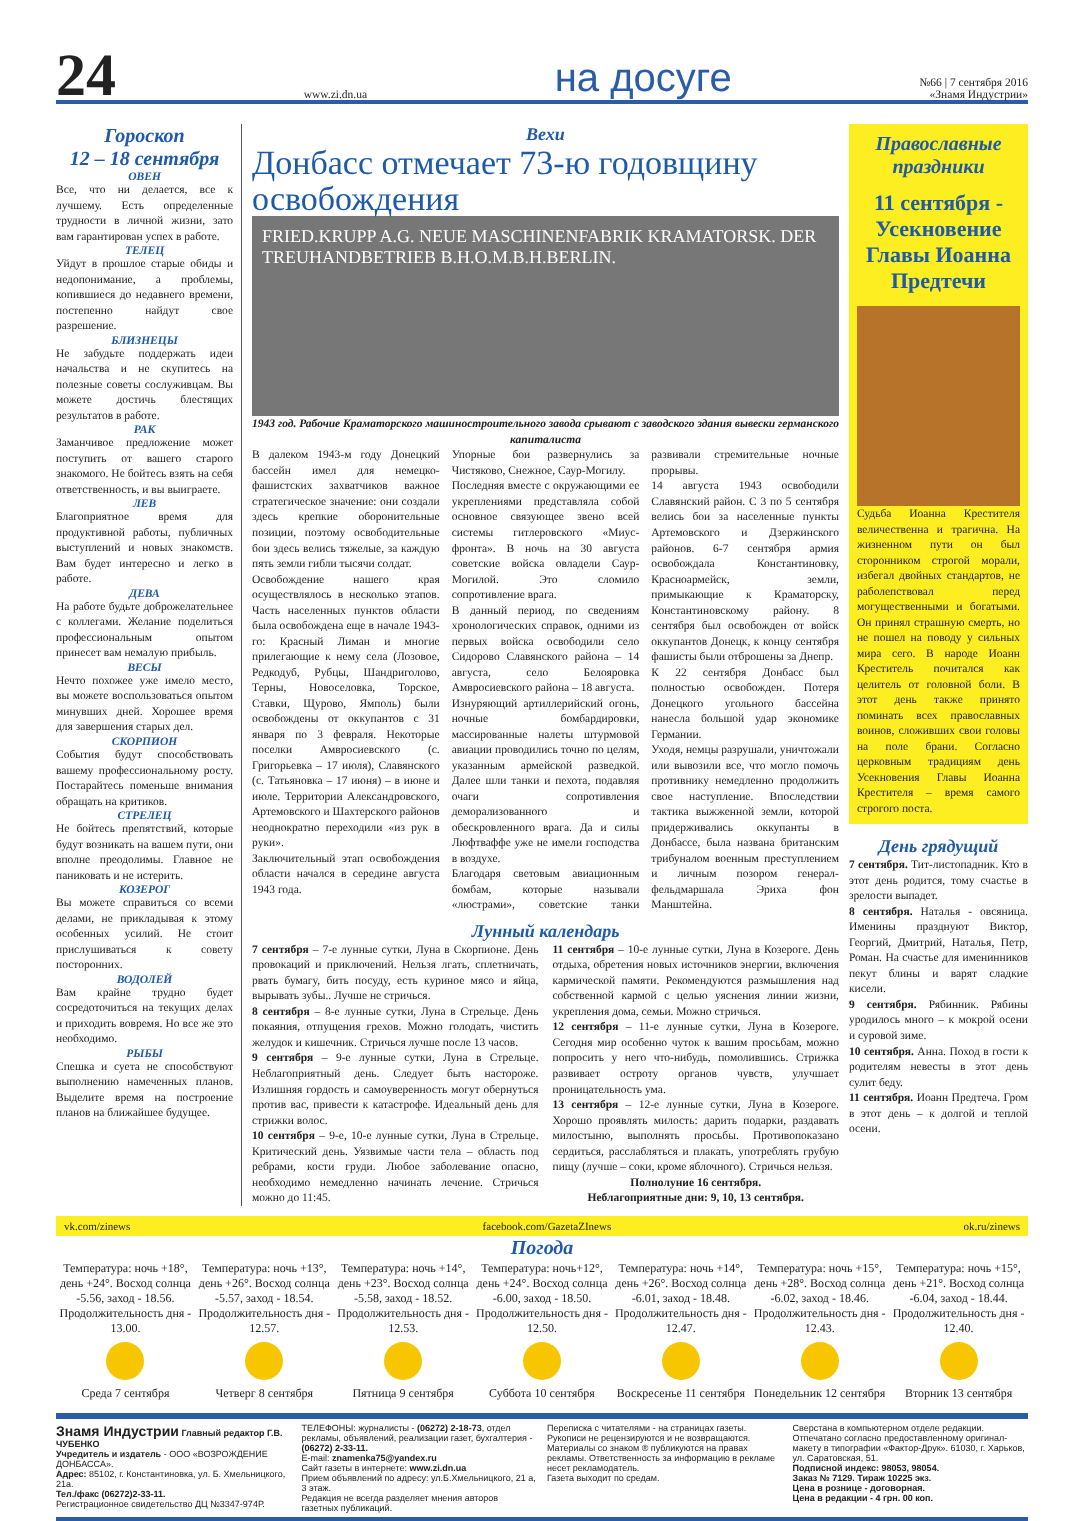24 www.zi.dn.ua на досуге №66 | 7 сентября 2016
«Знамя Индустрии»
Гороскоп
12 – 18 сентября
ОВЕН
Все, что ни делается, все к лучшему. Есть определенные трудности в личной жизни, зато вам гарантирован успех в работе.
ТЕЛЕЦ
Уйдут в прошлое старые обиды и недопонимание, а проблемы, копившиеся до недавнего времени, постепенно найдут свое разрешение.
БЛИЗНЕЦЫ
Не забудьте поддержать идеи начальства и не скупитесь на полезные советы сослуживцам. Вы можете достичь блестящих результатов в работе.
РАК
Заманчивое предложение может поступить от вашего старого знакомого. Не бойтесь взять на себя ответственность, и вы выиграете.
ЛЕВ
Благоприятное время для продуктивной работы, публичных выступлений и новых знакомств. Вам будет интересно и легко в работе.
ДЕВА
На работе будьте доброжелательнее с коллегами. Желание поделиться профессиональным опытом принесет вам немалую прибыль.
ВЕСЫ
Нечто похожее уже имело место, вы можете воспользоваться опытом минувших дней. Хорошее время для завершения старых дел.
СКОРПИОН
События будут способствовать вашему профессиональному росту. Постарайтесь поменьше внимания обращать на критиков.
СТРЕЛЕЦ
Не бойтесь препятствий, которые будут возникать на вашем пути, они вполне преодолимы. Главное не паниковать и не истерить.
КОЗЕРОГ
Вы можете справиться со всеми делами, не прикладывая к этому особенных усилий. Не стоит прислушиваться к совету посторонних.
ВОДОЛЕЙ
Вам крайне трудно будет сосредоточиться на текущих делах и приходить вовремя. Но все же это необходимо.
РЫБЫ
Спешка и суета не способствуют выполнению намеченных планов. Выделите время на построение планов на ближайшее будущее.
Вехи
Донбасс отмечает 73-ю годовщину освобождения
FRIED.KRUPP A.G. NEUE MASCHINENFABRIK KRAMATORSK. DER TREUHANDBETRIEB B.H.O.M.B.H.BERLIN.
1943 год. Рабочие Краматорского машиностроительного завода срывают с заводского здания вывески германского капиталиста
В далеком 1943-м году Донецкий бассейн имел для немецко-фашистских захватчиков важное стратегическое значение: они создали здесь крепкие оборонительные позиции, поэтому освободительные бои здесь велись тяжелые, за каждую пять земли гибли тысячи солдат.
Освобождение нашего края осуществлялось в несколько этапов. Часть населенных пунктов области была освобождена еще в начале 1943-го: Красный Лиман и многие прилегающие к нему села (Лозовое, Редкодуб, Рубцы, Шандриголово, Терны, Новоселовка, Торское, Ставки, Щурово, Ямполь) были освобождены от оккупантов с 31 января по 3 февраля. Некоторые поселки Амвросиевского (с. Григорьевка – 17 июля), Славянского (с. Татьяновка – 17 июня) – в июне и июле. Территории Александровского, Артемовского и Шахтерского районов неоднократно переходили «из рук в руки».
Заключительный этап освобождения области начался в середине августа 1943 года.
Упорные бои развернулись за Чистяково, Снежное, Саур-Могилу.
Последняя вместе с окружающими ее укреплениями представляла собой основное связующее звено всей системы гитлеровского «Миус-фронта». В ночь на 30 августа советские войска овладели Саур-Могилой. Это сломило сопротивление врага.
В данный период, по сведениям хронологических справок, одними из первых войска освободили село Сидорово Славянского района – 14 августа, село Белояровка Амвросиевского района – 18 августа.
Изнуряющий артиллерийский огонь, ночные бомбардировки, массированные налеты штурмовой авиации проводились точно по целям, указанным армейской разведкой. Далее шли танки и пехота, подавляя очаги сопротивления деморализованного и обескровленного врага. Да и силы Люфтваффе уже не имели господства в воздухе.
Благодаря световым авиационным бомбам, которые называли «люстрами», советские танки развивали стремительные ночные прорывы.
14 августа 1943 освободили Славянский район. С 3 по 5 сентября велись бои за населенные пункты Артемовского и Дзержинского районов. 6-7 сентября армия освобождала Константиновку, Красноармейск, земли, примыкающие к Краматорску, Константиновскому району. 8 сентября был освобожден от войск оккупантов Донецк, к концу сентября фашисты были отброшены за Днепр.
К 22 сентября Донбасс был полностью освобожден. Потеря Донецкого угольного бассейна нанесла большой удар экономике Германии.
Уходя, немцы разрушали, уничтожали или вывозили все, что могло помочь противнику немедленно продолжить свое наступление. Впоследствии тактика выжженной земли, которой придерживались оккупанты в Донбассе, была названа британским трибуналом военным преступлением и личным позором генерал-фельдмаршала Эриха фон Манштейна.
Лунный календарь
7 сентября – 7-е лунные сутки, Луна в Скорпионе. День провокаций и приключений. Нельзя лгать, сплетничать, рвать бумагу, бить посуду, есть куриное мясо и яйца, вырывать зубы.. Лучше не стричься.
8 сентября – 8-е лунные сутки, Луна в Стрельце. День покаяния, отпущения грехов. Можно голодать, чистить желудок и кишечник. Стричься лучше после 13 часов.
9 сентября – 9-е лунные сутки, Луна в Стрельце. Неблагоприятный день. Следует быть настороже. Излишняя гордость и самоуверенность могут обернуться против вас, привести к катастрофе. Идеальный день для стрижки волос.
10 сентября – 9-е, 10-е лунные сутки, Луна в Стрельце. Критический день. Уязвимые части тела – область под ребрами, кости груди. Любое заболевание опасно, необходимо немедленно начинать лечение. Стричься можно до 11:45.
11 сентября – 10-е лунные сутки, Луна в Козероге. День отдыха, обретения новых источников энергии, включения кармической памяти. Рекомендуются размышления над собственной кармой с целью уяснения линии жизни, укрепления дома, семьи. Можно стричься.
12 сентября – 11-е лунные сутки, Луна в Козероге. Сегодня мир особенно чуток к вашим просьбам, можно попросить у него что-нибудь, помолившись. Стрижка развивает остроту органов чувств, улучшает проницательность ума.
13 сентября – 12-е лунные сутки, Луна в Козероге. Хорошо проявлять милость: дарить подарки, раздавать милостыню, выполнять просьбы. Противопоказано сердиться, расслабляться и плакать, употреблять грубую пищу (лучше – соки, кроме яблочного). Стричься нельзя.
Полнолуние 16 сентября.
Неблагоприятные дни: 9, 10, 13 сентября.
Православные праздники
11 сентября - Усекновение Главы Иоанна Предтечи
Судьба Иоанна Крестителя величественна и трагична. На жизненном пути он был сторонником строгой морали, избегал двойных стандартов, не раболепствовал перед могущественными и богатыми. Он принял страшную смерть, но не пошел на поводу у сильных мира сего. В народе Иоанн Креститель почитался как целитель от головной боли. В этот день также принято поминать всех православных воинов, сложивших свои головы на поле брани. Согласно церковным традициям день Усекновения Главы Иоанна Крестителя – время самого строгого поста.
День грядущий
7 сентября. Тит-листопадник. Кто в этот день родится, тому счастье в зрелости выпадет.
8 сентября. Наталья - овсяница. Именины празднуют Виктор, Георгий, Дмитрий, Наталья, Петр, Роман. На счастье для именинников пекут блины и варят сладкие кисели.
9 сентября. Рябинник. Рябины уродилось много – к мокрой осени и суровой зиме.
10 сентября. Анна. Поход в гости к родителям невесты в этот день сулит беду.
11 сентября. Иоанн Предтеча. Гром в этот день – к долгой и теплой осени.
vk.com/zinews facebook.com/GazetaZInews ok.ru/zinews
Погода
Температура: ночь +18°, день +24°. Восход солнца -5.56, заход - 18.56. Продолжительность дня - 13.00.
Среда 7 сентября
Температура: ночь +13°, день +26°. Восход солнца -5.57, заход - 18.54. Продолжительность дня - 12.57.
Четверг 8 сентября
Температура: ночь +14°, день +23°. Восход солнца -5.58, заход - 18.52. Продолжительность дня - 12.53.
Пятница 9 сентября
Температура: ночь+12°, день +24°. Восход солнца -6.00, заход - 18.50. Продолжительность дня - 12.50.
Суббота 10 сентября
Температура: ночь +14°, день +26°. Восход солнца -6.01, заход - 18.48. Продолжительность дня - 12.47.
Воскресенье 11 сентября
Температура: ночь +15°, день +28°. Восход солнца -6.02, заход - 18.46. Продолжительность дня - 12.43.
Понедельник 12 сентября
Температура: ночь +15°, день +21°. Восход солнца -6.04, заход - 18.44. Продолжительность дня - 12.40.
Вторник 13 сентября
Знамя Индустрии Главный редактор Г.В. ЧУБЕНКО
Учредитель и издатель - ООО «ВОЗРОЖДЕНИЕ ДОНБАССА».
Адрес: 85102, г. Константиновка, ул. Б. Хмельницкого, 21а.
Тел./факс (06272)2-33-11.
Регистрационное свидетельство ДЦ №3347-974Р.
ТЕЛЕФОНЫ: журналисты - (06272) 2-18-73, отдел рекламы, объявлений, реализации газет, бухгалтерия - (06272) 2-33-11.
E-mail: znamenka75@yandex.ru
Сайт газеты в интернете: www.zi.dn.ua
Прием объявлений по адресу: ул.Б.Хмельницкого, 21 а, 3 этаж.
Редакция не всегда разделяет мнения авторов газетных публикаций.
Переписка с читателями - на страницах газеты. Рукописи не рецензируются и не возвращаются. Материалы со знаком ® публикуются на правах рекламы. Ответственность за информацию в рекламе несет рекламодатель.
Газета выходит по средам.
Сверстана в компьютерном отделе редакции. Отпечатано согласно предоставленному оригинал-макету в типографии «Фактор-Друк». 61030, г. Харьков, ул. Саратовская, 51.
Подписной индекс: 98053, 98054.
Заказ № 7129. Тираж 10225 экз.
Цена в рознице - договорная.
Цена в редакции - 4 грн. 00 коп.